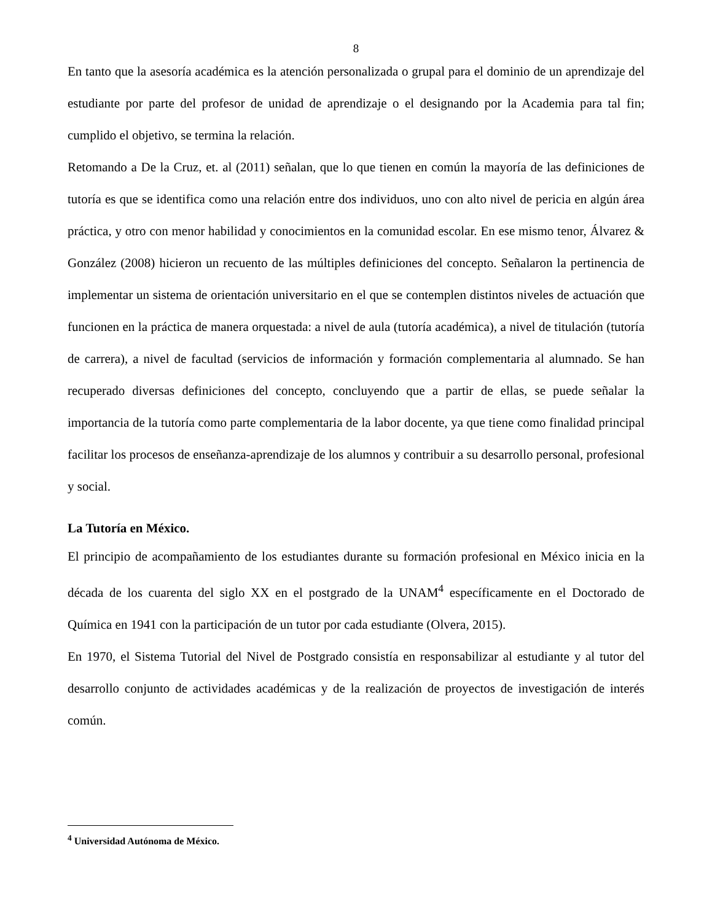8
En tanto que la asesoría académica es la atención personalizada o grupal para el dominio de un aprendizaje del estudiante por parte del profesor de unidad de aprendizaje o el designando por la Academia para tal fin; cumplido el objetivo, se termina la relación.
Retomando a De la Cruz, et. al (2011) señalan, que lo que tienen en común la mayoría de las definiciones de tutoría es que se identifica como una relación entre dos individuos, uno con alto nivel de pericia en algún área práctica, y otro con menor habilidad y conocimientos en la comunidad escolar. En ese mismo tenor, Álvarez & González (2008) hicieron un recuento de las múltiples definiciones del concepto. Señalaron la pertinencia de implementar un sistema de orientación universitario en el que se contemplen distintos niveles de actuación que funcionen en la práctica de manera orquestada: a nivel de aula (tutoría académica), a nivel de titulación (tutoría de carrera), a nivel de facultad (servicios de información y formación complementaria al alumnado. Se han recuperado diversas definiciones del concepto, concluyendo que a partir de ellas, se puede señalar la importancia de la tutoría como parte complementaria de la labor docente, ya que tiene como finalidad principal facilitar los procesos de enseñanza-aprendizaje de los alumnos y contribuir a su desarrollo personal, profesional y social.
La Tutoría en México.
El principio de acompañamiento de los estudiantes durante su formación profesional en México inicia en la década de los cuarenta del siglo XX en el postgrado de la UNAM<sup>4</sup> específicamente en el Doctorado de Química en 1941 con la participación de un tutor por cada estudiante (Olvera, 2015).
En 1970, el Sistema Tutorial del Nivel de Postgrado consistía en responsabilizar al estudiante y al tutor del desarrollo conjunto de actividades académicas y de la realización de proyectos de investigación de interés común.
<sup>4</sup> Universidad Autónoma de México.